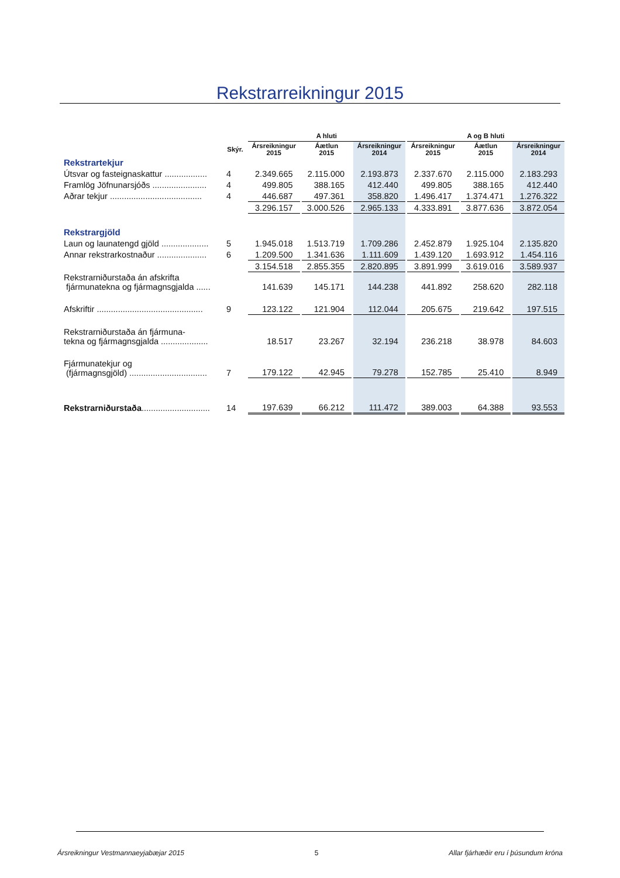Rekstrarreikningur 2015
| | | A hluti | | | A og B hluti | | |
| --- | --- | --- | --- | --- | --- | --- | --- |
| | Skýr. | Ársreikningur 2015 | Áætlun 2015 | Ársreikningur 2014 | Ársreikningur 2015 | Áætlun 2015 | Ársreikningur 2014 |
| Rekstrartekjur | | | | | | | |
| Útsvar og fasteignaskattur .................. | 4 | 2.349.665 | 2.115.000 | 2.193.873 | 2.337.670 | 2.115.000 | 2.183.293 |
| Framlög Jöfnunarsjóðs ....................... | 4 | 499.805 | 388.165 | 412.440 | 499.805 | 388.165 | 412.440 |
| Aðrar tekjur ....................................... | 4 | 446.687 | 497.361 | 358.820 | 1.496.417 | 1.374.471 | 1.276.322 |
| | | 3.296.157 | 3.000.526 | 2.965.133 | 4.333.891 | 3.877.636 | 3.872.054 |
| Rekstrargjöld | | | | | | | |
| Laun og launatengd gjöld .................... | 5 | 1.945.018 | 1.513.719 | 1.709.286 | 2.452.879 | 1.925.104 | 2.135.820 |
| Annar rekstrarkostnaður ..................... | 6 | 1.209.500 | 1.341.636 | 1.111.609 | 1.439.120 | 1.693.912 | 1.454.116 |
| | | 3.154.518 | 2.855.355 | 2.820.895 | 3.891.999 | 3.619.016 | 3.589.937 |
| Rekstrarniðurstaða án afskrifta fjármunatekna og fjármagnsgjalda ...... | | 141.639 | 145.171 | 144.238 | 441.892 | 258.620 | 282.118 |
| Afskriftir ............................................. | 9 | 123.122 | 121.904 | 112.044 | 205.675 | 219.642 | 197.515 |
| Rekstrarniðurstaða án fjármuna- tekna og fjármagnsgjalda .................... | | 18.517 | 23.267 | 32.194 | 236.218 | 38.978 | 84.603 |
| Fjármunatekjur og (fjármagnsgjöld) ................................. | 7 | 179.122 | 42.945 | 79.278 | 152.785 | 25.410 | 8.949 |
| Rekstrarniðurstaða ............................. | 14 | 197.639 | 66.212 | 111.472 | 389.003 | 64.388 | 93.553 |
Ársreikningur Vestmannaeyjabæjar 2015 5 Allar fjárhæðir eru í þúsundum króna